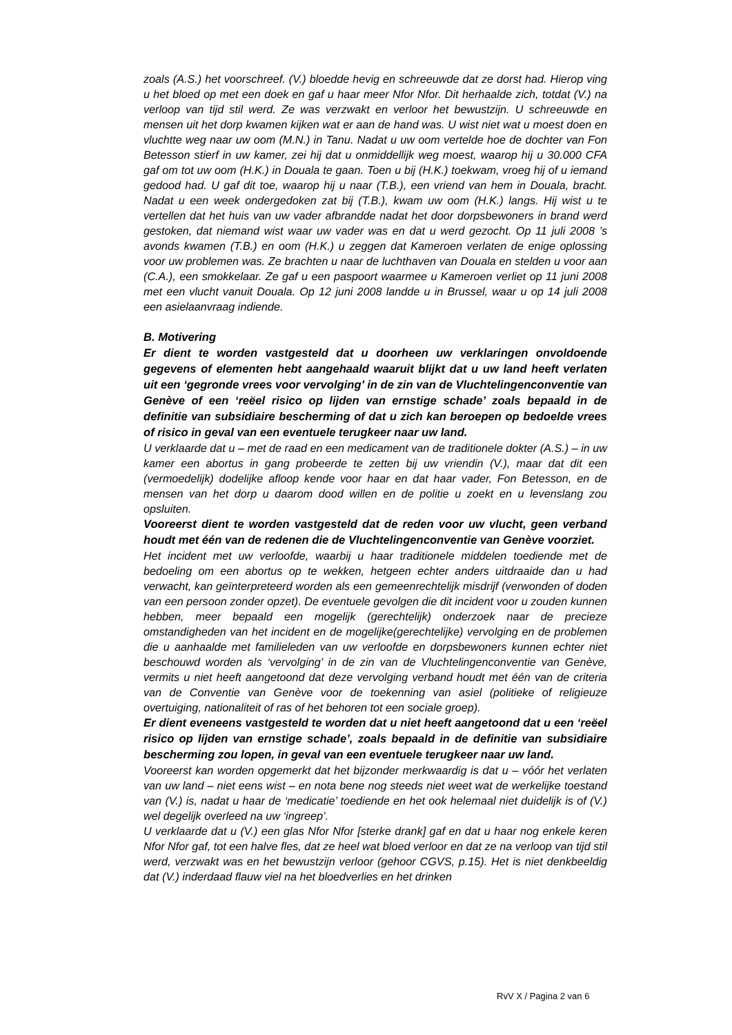zoals (A.S.) het voorschreef. (V.) bloedde hevig en schreeuwde dat ze dorst had. Hierop ving u het bloed op met een doek en gaf u haar meer Nfor Nfor. Dit herhaalde zich, totdat (V.) na verloop van tijd stil werd. Ze was verzwakt en verloor het bewustzijn. U schreeuwde en mensen uit het dorp kwamen kijken wat er aan de hand was. U wist niet wat u moest doen en vluchtte weg naar uw oom (M.N.) in Tanu. Nadat u uw oom vertelde hoe de dochter van Fon Betesson stierf in uw kamer, zei hij dat u onmiddellijk weg moest, waarop hij u 30.000 CFA gaf om tot uw oom (H.K.) in Douala te gaan. Toen u bij (H.K.) toekwam, vroeg hij of u iemand gedood had. U gaf dit toe, waarop hij u naar (T.B.), een vriend van hem in Douala, bracht. Nadat u een week ondergedoken zat bij (T.B.), kwam uw oom (H.K.) langs. Hij wist u te vertellen dat het huis van uw vader afbrandde nadat het door dorpsbewoners in brand werd gestoken, dat niemand wist waar uw vader was en dat u werd gezocht. Op 11 juli 2008 ’s avonds kwamen (T.B.) en oom (H.K.) u zeggen dat Kameroen verlaten de enige oplossing voor uw problemen was. Ze brachten u naar de luchthaven van Douala en stelden u voor aan (C.A.), een smokkelaar. Ze gaf u een paspoort waarmee u Kameroen verliet op 11 juni 2008 met een vlucht vanuit Douala. Op 12 juni 2008 landde u in Brussel, waar u op 14 juli 2008 een asielaanvraag indiende.
B. Motivering
Er dient te worden vastgesteld dat u doorheen uw verklaringen onvoldoende gegevens of elementen hebt aangehaald waaruit blijkt dat u uw land heeft verlaten uit een ‘gegronde vrees voor vervolging’ in de zin van de Vluchtelingenconventie van Genève of een ‘reëel risico op lijden van ernstige schade’ zoals bepaald in de definitie van subsidiaire bescherming of dat u zich kan beroepen op bedoelde vrees of risico in geval van een eventuele terugkeer naar uw land.
U verklaarde dat u – met de raad en een medicament van de traditionele dokter (A.S.) – in uw kamer een abortus in gang probeerde te zetten bij uw vriendin (V.), maar dat dit een (vermoedelijk) dodelijke afloop kende voor haar en dat haar vader, Fon Betesson, en de mensen van het dorp u daarom dood willen en de politie u zoekt en u levenslang zou opsluiten.
Vooreerst dient te worden vastgesteld dat de reden voor uw vlucht, geen verband houdt met één van de redenen die de Vluchtelingenconventie van Genève voorziet.
Het incident met uw verloofde, waarbij u haar traditionele middelen toediende met de bedoeling om een abortus op te wekken, hetgeen echter anders uitdraaide dan u had verwacht, kan geïnterpreteerd worden als een gemeenrechtelijk misdrijf (verwonden of doden van een persoon zonder opzet). De eventuele gevolgen die dit incident voor u zouden kunnen hebben, meer bepaald een mogelijk (gerechtelijk) onderzoek naar de precieze omstandigheden van het incident en de mogelijke(gerechtelijke) vervolging en de problemen die u aanhaalde met familieleden van uw verloofde en dorpsbewoners kunnen echter niet beschouwd worden als ‘vervolging’ in de zin van de Vluchtelingenconventie van Genève, vermits u niet heeft aangetoond dat deze vervolging verband houdt met één van de criteria van de Conventie van Genève voor de toekenning van asiel (politieke of religieuze overtuiging, nationaliteit of ras of het behoren tot een sociale groep).
Er dient eveneens vastgesteld te worden dat u niet heeft aangetoond dat u een ‘reëel risico op lijden van ernstige schade’, zoals bepaald in de definitie van subsidiaire bescherming zou lopen, in geval van een eventuele terugkeer naar uw land.
Vooreerst kan worden opgemerkt dat het bijzonder merkwaardig is dat u – vóór het verlaten van uw land – niet eens wist – en nota bene nog steeds niet weet wat de werkelijke toestand van (V.) is, nadat u haar de ‘medicatie’ toediende en het ook helemaal niet duidelijk is of (V.) wel degelijk overleed na uw ‘ingreep’.
U verklaarde dat u (V.) een glas Nfor Nfor [sterke drank] gaf en dat u haar nog enkele keren Nfor Nfor gaf, tot een halve fles, dat ze heel wat bloed verloor en dat ze na verloop van tijd stil werd, verzwakt was en het bewustzijn verloor (gehoor CGVS, p.15). Het is niet denkbeeldig dat (V.) inderdaad flauw viel na het bloedverlies en het drinken
RvV X / Pagina 2 van 6